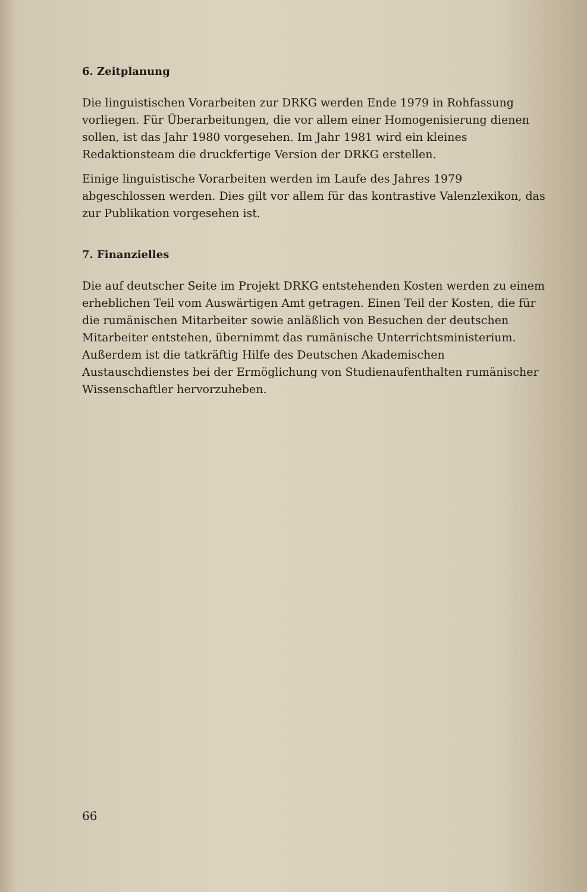6. Zeitplanung
Die linguistischen Vorarbeiten zur DRKG werden Ende 1979 in Rohfassung vorliegen. Für Überarbeitungen, die vor allem einer Homogenisierung dienen sollen, ist das Jahr 1980 vorgesehen. Im Jahr 1981 wird ein kleines Redaktionsteam die druckfertige Version der DRKG erstellen.
Einige linguistische Vorarbeiten werden im Laufe des Jahres 1979 abgeschlossen werden. Dies gilt vor allem für das kontrastive Valenzlexikon, das zur Publikation vorgesehen ist.
7. Finanzielles
Die auf deutscher Seite im Projekt DRKG entstehenden Kosten werden zu einem erheblichen Teil vom Auswärtigen Amt getragen. Einen Teil der Kosten, die für die rumänischen Mitarbeiter sowie anläßlich von Besuchen der deutschen Mitarbeiter entstehen, übernimmt das rumänische Unterrichtsministerium. Außerdem ist die tatkräftig Hilfe des Deutschen Akademischen Austauschdienstes bei der Ermöglichung von Studienaufenthalten rumänischer Wissenschaftler hervorzuheben.
66